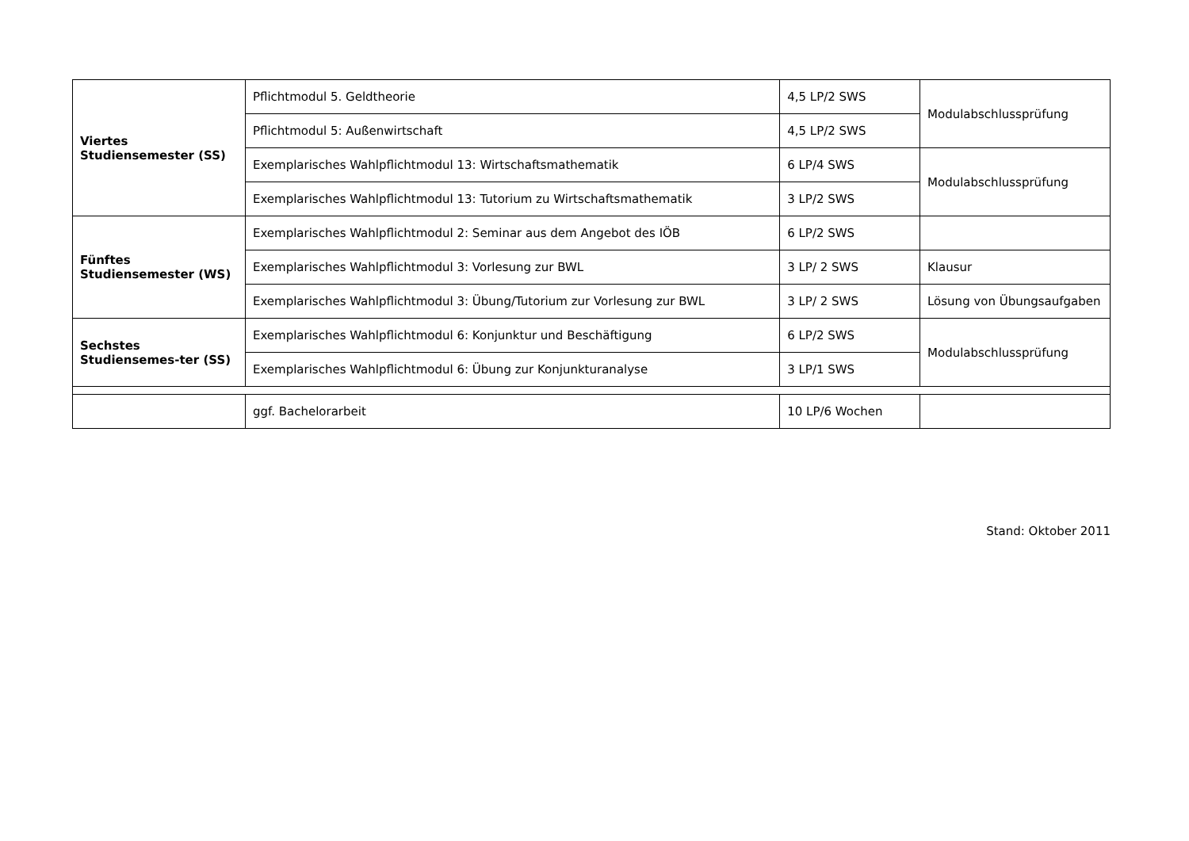| Viertes Studiensemester (SS) | Pflichtmodul 5. Geldtheorie | 4,5 LP/2 SWS | Modulabschlussprüfung |
| | Pflichtmodul 5: Außenwirtschaft | 4,5 LP/2 SWS | |
| | Exemplarisches Wahlpflichtmodul 13: Wirtschaftsmathematik | 6 LP/4 SWS | Modulabschlussprüfung |
| | Exemplarisches Wahlpflichtmodul 13: Tutorium zu Wirtschaftsmathematik | 3 LP/2 SWS | |
| Fünftes Studiensemester (WS) | Exemplarisches Wahlpflichtmodul 2: Seminar aus dem Angebot des IÖB | 6 LP/2 SWS | |
| | Exemplarisches Wahlpflichtmodul 3: Vorlesung zur BWL | 3 LP/ 2 SWS | Klausur |
| | Exemplarisches Wahlpflichtmodul 3: Übung/Tutorium zur Vorlesung zur BWL | 3 LP/ 2 SWS | Lösung von Übungsaufgaben |
| Sechstes Studiensemes-ter (SS) | Exemplarisches Wahlpflichtmodul 6: Konjunktur und Beschäftigung | 6 LP/2 SWS | Modulabschlussprüfung |
| | Exemplarisches Wahlpflichtmodul 6: Übung zur Konjunkturanalyse | 3 LP/1 SWS | |
| | ggf. Bachelorarbeit | 10 LP/6 Wochen | |
Stand: Oktober 2011